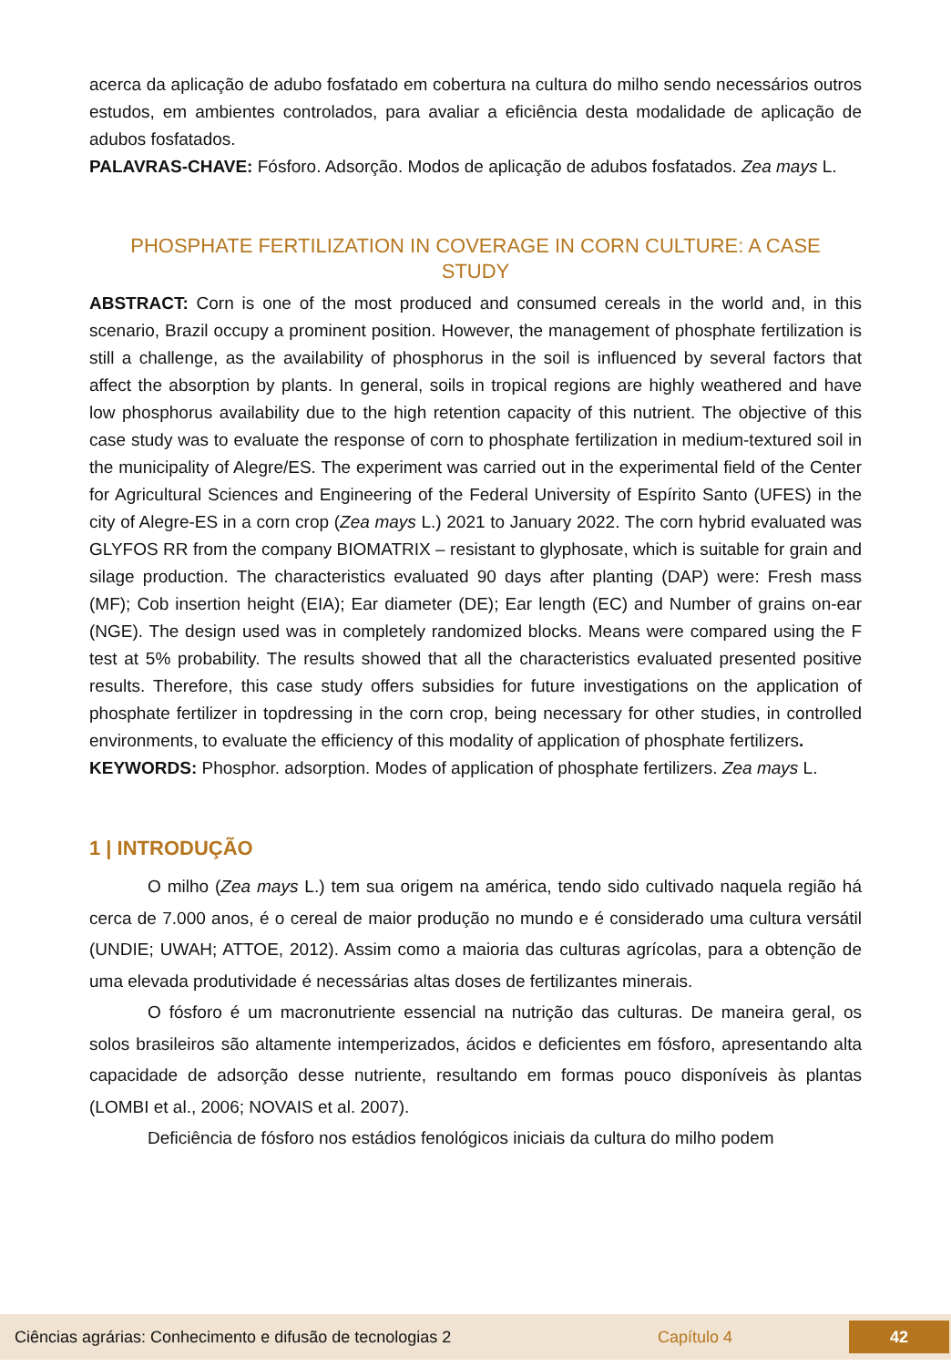acerca da aplicação de adubo fosfatado em cobertura na cultura do milho sendo necessários outros estudos, em ambientes controlados, para avaliar a eficiência desta modalidade de aplicação de adubos fosfatados.
PALAVRAS-CHAVE: Fósforo. Adsorção. Modos de aplicação de adubos fosfatados. Zea mays L.
PHOSPHATE FERTILIZATION IN COVERAGE IN CORN CULTURE: A CASE STUDY
ABSTRACT: Corn is one of the most produced and consumed cereals in the world and, in this scenario, Brazil occupy a prominent position. However, the management of phosphate fertilization is still a challenge, as the availability of phosphorus in the soil is influenced by several factors that affect the absorption by plants. In general, soils in tropical regions are highly weathered and have low phosphorus availability due to the high retention capacity of this nutrient. The objective of this case study was to evaluate the response of corn to phosphate fertilization in medium-textured soil in the municipality of Alegre/ES. The experiment was carried out in the experimental field of the Center for Agricultural Sciences and Engineering of the Federal University of Espírito Santo (UFES) in the city of Alegre-ES in a corn crop (Zea mays L.) 2021 to January 2022. The corn hybrid evaluated was GLYFOS RR from the company BIOMATRIX – resistant to glyphosate, which is suitable for grain and silage production. The characteristics evaluated 90 days after planting (DAP) were: Fresh mass (MF); Cob insertion height (EIA); Ear diameter (DE); Ear length (EC) and Number of grains on-ear (NGE). The design used was in completely randomized blocks. Means were compared using the F test at 5% probability. The results showed that all the characteristics evaluated presented positive results. Therefore, this case study offers subsidies for future investigations on the application of phosphate fertilizer in topdressing in the corn crop, being necessary for other studies, in controlled environments, to evaluate the efficiency of this modality of application of phosphate fertilizers.
KEYWORDS: Phosphor. adsorption. Modes of application of phosphate fertilizers. Zea mays L.
1 | INTRODUÇÃO
O milho (Zea mays L.) tem sua origem na américa, tendo sido cultivado naquela região há cerca de 7.000 anos, é o cereal de maior produção no mundo e é considerado uma cultura versátil (UNDIE; UWAH; ATTOE, 2012). Assim como a maioria das culturas agrícolas, para a obtenção de uma elevada produtividade é necessárias altas doses de fertilizantes minerais.
O fósforo é um macronutriente essencial na nutrição das culturas. De maneira geral, os solos brasileiros são altamente intemperizados, ácidos e deficientes em fósforo, apresentando alta capacidade de adsorção desse nutriente, resultando em formas pouco disponíveis às plantas (LOMBI et al., 2006; NOVAIS et al. 2007).
Deficiência de fósforo nos estádios fenológicos iniciais da cultura do milho podem
Ciências agrárias: Conhecimento e difusão de tecnologias 2 Capítulo 4 42